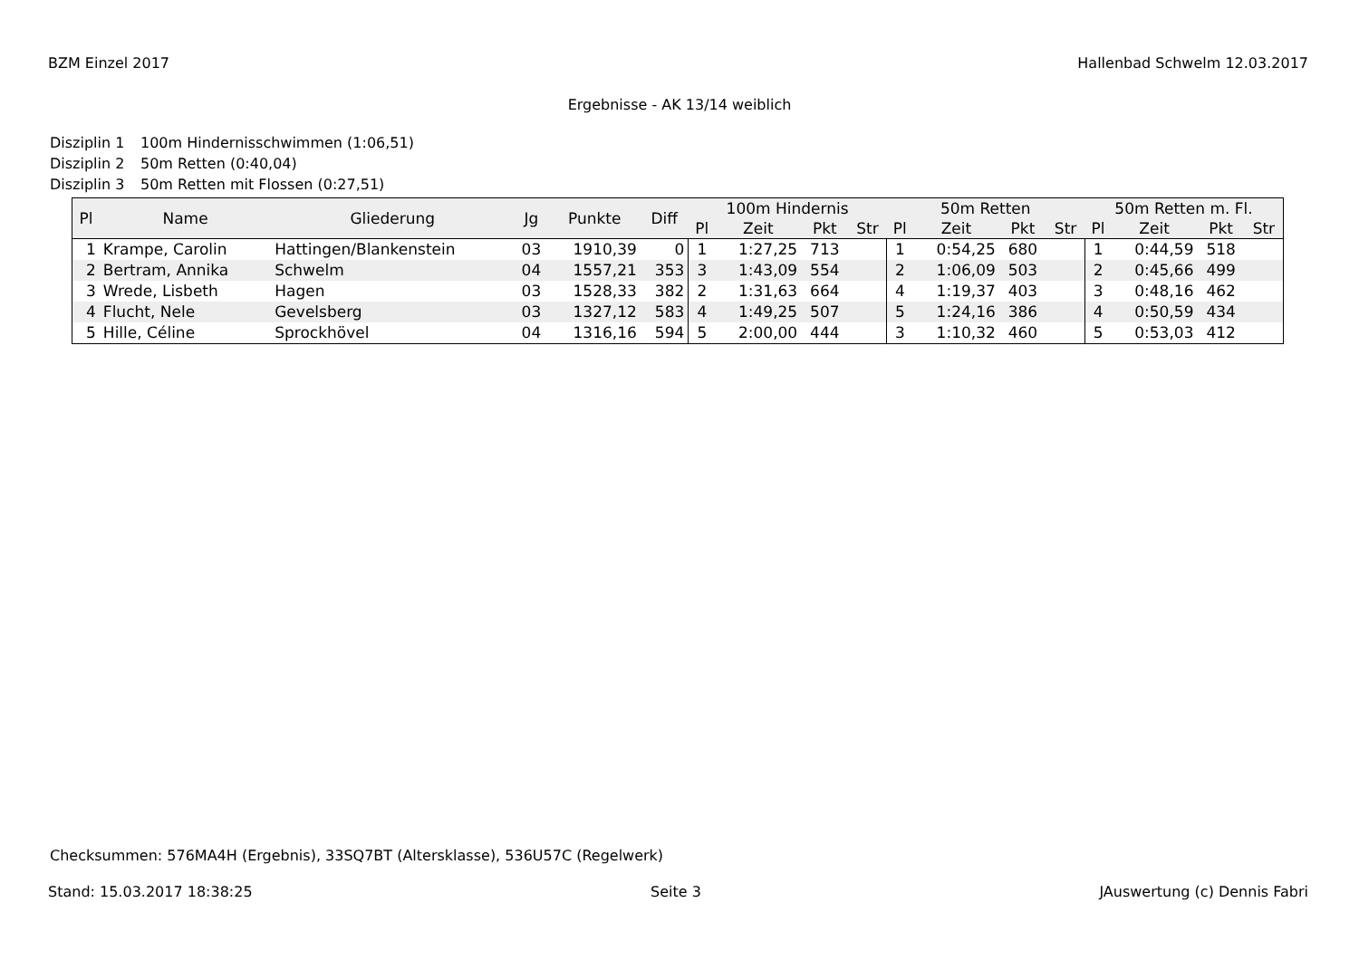BZM Einzel 2017 Hallenbad Schwelm 12.03.2017
Ergebnisse - AK 13/14 weiblich
Disziplin 1 100m Hindernisschwimmen (1:06,51)
Disziplin 2 50m Retten (0:40,04)
Disziplin 3 50m Retten mit Flossen (0:27,51)
| Pl | Name | Gliederung | Jg | Punkte | Diff | 100m Hindernis | | | | 50m Retten | | | | 50m Retten m. Fl. | | | |
| --- | --- | --- | --- | --- | --- | --- | --- | --- | --- | --- | --- | --- | --- | --- | --- | --- | --- |
| | | | | | | Pl | Zeit | Pkt | Str | Pl | Zeit | Pkt | Str | Pl | Zeit | Pkt | Str |
| 1 | Krampe, Carolin | Hattingen/Blankenstein | 03 | 1910,39 | 0 | 1 | 1:27,25 | 713 | | 1 | 0:54,25 | 680 | | 1 | 0:44,59 | 518 | |
| 2 | Bertram, Annika | Schwelm | 04 | 1557,21 | 353 | 3 | 1:43,09 | 554 | | 2 | 1:06,09 | 503 | | 2 | 0:45,66 | 499 | |
| 3 | Wrede, Lisbeth | Hagen | 03 | 1528,33 | 382 | 2 | 1:31,63 | 664 | | 4 | 1:19,37 | 403 | | 3 | 0:48,16 | 462 | |
| 4 | Flucht, Nele | Gevelsberg | 03 | 1327,12 | 583 | 4 | 1:49,25 | 507 | | 5 | 1:24,16 | 386 | | 4 | 0:50,59 | 434 | |
| 5 | Hille, Céline | Sprockhövel | 04 | 1316,16 | 594 | 5 | 2:00,00 | 444 | | 3 | 1:10,32 | 460 | | 5 | 0:53,03 | 412 | |
Checksummen: 576MA4H (Ergebnis), 33SQ7BT (Altersklasse), 536U57C (Regelwerk)
Stand: 15.03.2017 18:38:25 Seite 3 JAuswertung (c) Dennis Fabri